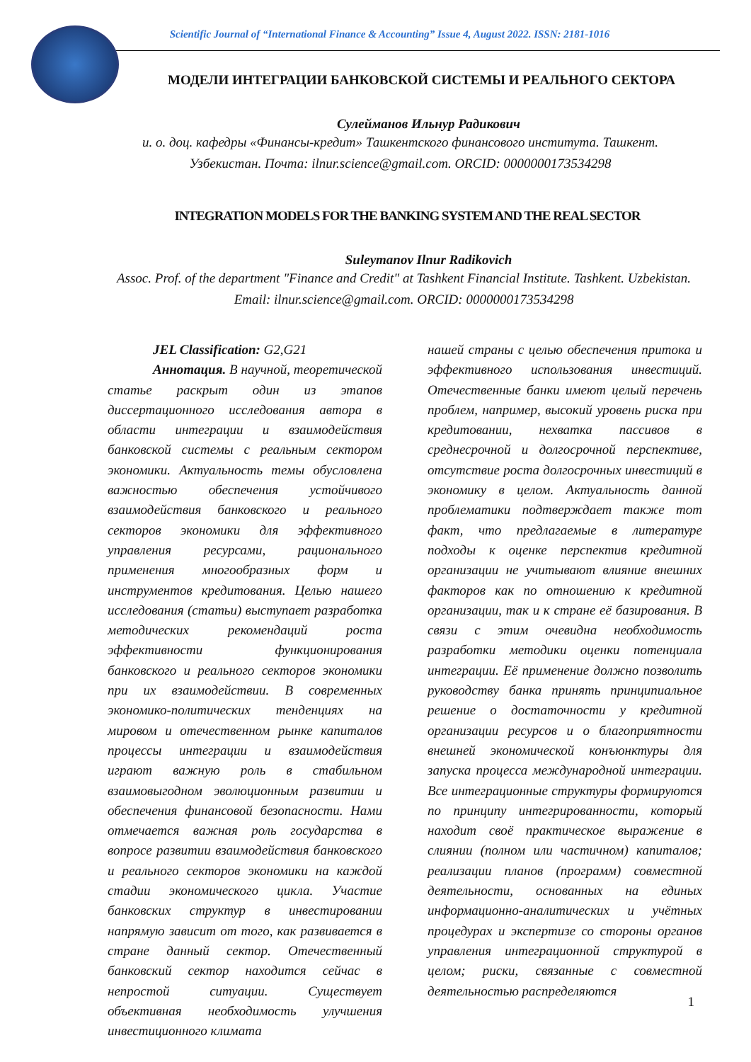Scientific Journal of “International Finance & Accounting” Issue 4, August 2022. ISSN: 2181-1016
МОДЕЛИ ИНТЕГРАЦИИ БАНКОВСКОЙ СИСТЕМЫ И РЕАЛЬНОГО СЕКТОРА
Сулейманов Ильнур Радикович
и. о. доц. кафедры «Финансы-кредит» Ташкентского финансового института. Ташкент. Узбекистан. Почта: ilnur.science@gmail.com. ORCID: 0000000173534298
INTEGRATION MODELS FOR THE BANKING SYSTEM AND THE REAL SECTOR
Suleymanov Ilnur Radikovich
Assoc. Prof. of the department "Finance and Credit" at Tashkent Financial Institute. Tashkent. Uzbekistan. Email: ilnur.science@gmail.com. ORCID: 0000000173534298
JEL Classification: G2,G21
Аннотация. В научной, теоретической статье раскрыт один из этапов диссертационного исследования автора в области интеграции и взаимодействия банковской системы с реальным сектором экономики. Актуальность темы обусловлена важностью обеспечения устойчивого взаимодействия банковского и реального секторов экономики для эффективного управления ресурсами, рационального применения многообразных форм и инструментов кредитования. Целью нашего исследования (статьи) выступает разработка методических рекомендаций роста эффективности функционирования банковского и реального секторов экономики при их взаимодействии. В современных экономико-политических тенденциях на мировом и отечественном рынке капиталов процессы интеграции и взаимодействия играют важную роль в стабильном взаимовыгодном эволюционным развитии и обеспечения финансовой безопасности. Нами отмечается важная роль государства в вопросе развитии взаимодействия банковского и реального секторов экономики на каждой стадии экономического цикла. Участие банковских структур в инвестировании напрямую зависит от того, как развивается в стране данный сектор. Отечественный банковский сектор находится сейчас в непростой ситуации. Существует объективная необходимость улучшения инвестиционного климата
нашей страны с целью обеспечения притока и эффективного использования инвестиций. Отечественные банки имеют целый перечень проблем, например, высокий уровень риска при кредитовании, нехватка пассивов в среднесрочной и долгосрочной перспективе, отсутствие роста долгосрочных инвестиций в экономику в целом. Актуальность данной проблематики подтверждает также тот факт, что предлагаемые в литературе подходы к оценке перспектив кредитной организации не учитывают влияние внешних факторов как по отношению к кредитной организации, так и к стране её базирования. В связи с этим очевидна необходимость разработки методики оценки потенциала интеграции. Её применение должно позволить руководству банка принять принципиальное решение о достаточности у кредитной организации ресурсов и о благоприятности внешней экономической конъюнктуры для запуска процесса международной интеграции. Все интеграционные структуры формируются по принципу интегрированности, который находит своё практическое выражение в слиянии (полном или частичном) капиталов; реализации планов (программ) совместной деятельности, основанных на единых информационно-аналитических и учётных процедурах и экспертизе со стороны органов управления интеграционной структурой в целом; риски, связанные с совместной деятельностью распределяются
1